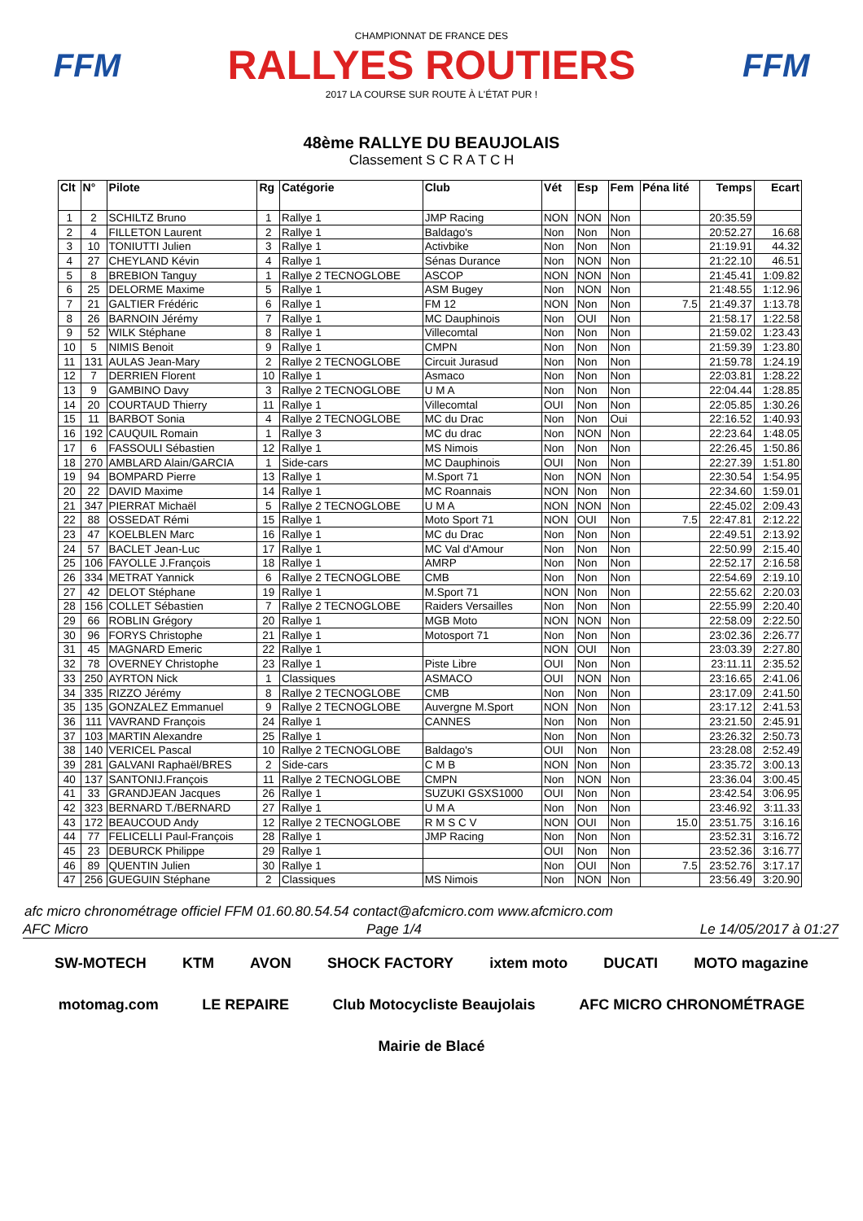FFM
CHAMPIONNAT DE FRANCE DES
RALLYES ROUTIERS
2017 LA COURSE SUR ROUTE À L'ÉTAT PUR !
FFM
48ème RALLYE DU BEAUJOLAIS
Classement S C R A T C H
| Clt | N° | Pilote | Rg | Catégorie | Club | Vét | Esp | Fem | Péna lité | Temps | Ecart |
| --- | --- | --- | --- | --- | --- | --- | --- | --- | --- | --- | --- |
| 1 | 2 | SCHILTZ Bruno | 1 | Rallye 1 | JMP Racing | NON | NON | Non | | 20:35.59 | |
| 2 | 4 | FILLETON Laurent | 2 | Rallye 1 | Baldago's | Non | Non | Non | | 20:52.27 | 16.68 |
| 3 | 10 | TONIUTTI Julien | 3 | Rallye 1 | Activbike | Non | Non | Non | | 21:19.91 | 44.32 |
| 4 | 27 | CHEYLAND Kévin | 4 | Rallye 1 | Sénas Durance | Non | NON | Non | | 21:22.10 | 46.51 |
| 5 | 8 | BREBION Tanguy | 1 | Rallye 2 TECNOGLOBE | ASCOP | NON | NON | Non | | 21:45.41 | 1:09.82 |
| 6 | 25 | DELORME Maxime | 5 | Rallye 1 | ASM Bugey | Non | NON | Non | | 21:48.55 | 1:12.96 |
| 7 | 21 | GALTIER Frédéric | 6 | Rallye 1 | FM 12 | NON | Non | Non | 7.5 | 21:49.37 | 1:13.78 |
| 8 | 26 | BARNOIN Jérémy | 7 | Rallye 1 | MC Dauphinois | Non | OUI | Non | | 21:58.17 | 1:22.58 |
| 9 | 52 | WILK Stéphane | 8 | Rallye 1 | Villecomtal | Non | Non | Non | | 21:59.02 | 1:23.43 |
| 10 | 5 | NIMIS Benoit | 9 | Rallye 1 | CMPN | Non | Non | Non | | 21:59.39 | 1:23.80 |
| 11 | 131 | AULAS Jean-Mary | 2 | Rallye 2 TECNOGLOBE | Circuit Jurasud | Non | Non | Non | | 21:59.78 | 1:24.19 |
| 12 | 7 | DERRIEN Florent | 10 | Rallye 1 | Asmaco | Non | Non | Non | | 22:03.81 | 1:28.22 |
| 13 | 9 | GAMBINO Davy | 3 | Rallye 2 TECNOGLOBE | U M A | Non | Non | Non | | 22:04.44 | 1:28.85 |
| 14 | 20 | COURTAUD Thierry | 11 | Rallye 1 | Villecomtal | OUI | Non | Non | | 22:05.85 | 1:30.26 |
| 15 | 11 | BARBOT Sonia | 4 | Rallye 2 TECNOGLOBE | MC du Drac | Non | Non | Oui | | 22:16.52 | 1:40.93 |
| 16 | 192 | CAUQUIL Romain | 1 | Rallye 3 | MC du drac | Non | NON | Non | | 22:23.64 | 1:48.05 |
| 17 | 6 | FASSOULI Sébastien | 12 | Rallye 1 | MS Nimois | Non | Non | Non | | 22:26.45 | 1:50.86 |
| 18 | 270 | AMBLARD Alain/GARCIA | 1 | Side-cars | MC Dauphinois | OUI | Non | Non | | 22:27.39 | 1:51.80 |
| 19 | 94 | BOMPARD Pierre | 13 | Rallye 1 | M.Sport 71 | Non | NON | Non | | 22:30.54 | 1:54.95 |
| 20 | 22 | DAVID Maxime | 14 | Rallye 1 | MC Roannais | NON | Non | Non | | 22:34.60 | 1:59.01 |
| 21 | 347 | PIERRAT Michaël | 5 | Rallye 2 TECNOGLOBE | U M A | NON | NON | Non | | 22:45.02 | 2:09.43 |
| 22 | 88 | OSSEDAT Rémi | 15 | Rallye 1 | Moto Sport 71 | NON | OUI | Non | 7.5 | 22:47.81 | 2:12.22 |
| 23 | 47 | KOELBLEN Marc | 16 | Rallye 1 | MC du Drac | Non | Non | Non | | 22:49.51 | 2:13.92 |
| 24 | 57 | BACLET Jean-Luc | 17 | Rallye 1 | MC Val d'Amour | Non | Non | Non | | 22:50.99 | 2:15.40 |
| 25 | 106 | FAYOLLE J.François | 18 | Rallye 1 | AMRP | Non | Non | Non | | 22:52.17 | 2:16.58 |
| 26 | 334 | METRAT Yannick | 6 | Rallye 2 TECNOGLOBE | CMB | Non | Non | Non | | 22:54.69 | 2:19.10 |
| 27 | 42 | DELOT Stéphane | 19 | Rallye 1 | M.Sport 71 | NON | Non | Non | | 22:55.62 | 2:20.03 |
| 28 | 156 | COLLET Sébastien | 7 | Rallye 2 TECNOGLOBE | Raiders Versailles | Non | Non | Non | | 22:55.99 | 2:20.40 |
| 29 | 66 | ROBLIN Grégory | 20 | Rallye 1 | MGB Moto | NON | NON | Non | | 22:58.09 | 2:22.50 |
| 30 | 96 | FORYS Christophe | 21 | Rallye 1 | Motosport 71 | Non | Non | Non | | 23:02.36 | 2:26.77 |
| 31 | 45 | MAGNARD Emeric | 22 | Rallye 1 | | NON | OUI | Non | | 23:03.39 | 2:27.80 |
| 32 | 78 | OVERNEY Christophe | 23 | Rallye 1 | Piste Libre | OUI | Non | Non | | 23:11.11 | 2:35.52 |
| 33 | 250 | AYRTON Nick | 1 | Classiques | ASMACO | OUI | NON | Non | | 23:16.65 | 2:41.06 |
| 34 | 335 | RIZZO Jérémy | 8 | Rallye 2 TECNOGLOBE | CMB | Non | Non | Non | | 23:17.09 | 2:41.50 |
| 35 | 135 | GONZALEZ Emmanuel | 9 | Rallye 2 TECNOGLOBE | Auvergne M.Sport | NON | Non | Non | | 23:17.12 | 2:41.53 |
| 36 | 111 | VAVRAND François | 24 | Rallye 1 | CANNES | Non | Non | Non | | 23:21.50 | 2:45.91 |
| 37 | 103 | MARTIN Alexandre | 25 | Rallye 1 | | Non | Non | Non | | 23:26.32 | 2:50.73 |
| 38 | 140 | VERICEL Pascal | 10 | Rallye 2 TECNOGLOBE | Baldago's | OUI | Non | Non | | 23:28.08 | 2:52.49 |
| 39 | 281 | GALVANI Raphaël/BRES | 2 | Side-cars | C M B | NON | Non | Non | | 23:35.72 | 3:00.13 |
| 40 | 137 | SANTONIJ.François | 11 | Rallye 2 TECNOGLOBE | CMPN | Non | NON | Non | | 23:36.04 | 3:00.45 |
| 41 | 33 | GRANDJEAN Jacques | 26 | Rallye 1 | SUZUKI GSXS1000 | OUI | Non | Non | | 23:42.54 | 3:06.95 |
| 42 | 323 | BERNARD T./BERNARD | 27 | Rallye 1 | U M A | Non | Non | Non | | 23:46.92 | 3:11.33 |
| 43 | 172 | BEAUCOUD Andy | 12 | Rallye 2 TECNOGLOBE | R M S C V | NON | OUI | Non | 15.0 | 23:51.75 | 3:16.16 |
| 44 | 77 | FELICELLI Paul-François | 28 | Rallye 1 | JMP Racing | Non | Non | Non | | 23:52.31 | 3:16.72 |
| 45 | 23 | DEBURCK Philippe | 29 | Rallye 1 | | OUI | Non | Non | | 23:52.36 | 3:16.77 |
| 46 | 89 | QUENTIN Julien | 30 | Rallye 1 | | Non | OUI | Non | 7.5 | 23:52.76 | 3:17.17 |
| 47 | 256 | GUEGUIN Stéphane | 2 | Classiques | MS Nimois | Non | NON | Non | | 23:56.49 | 3:20.90 |
afc micro chronométrage officiel FFM 01.60.80.54.54 contact@afcmicro.com www.afcmicro.com
AFC Micro Page 1/4 Le 14/05/2017 à 01:27
SW-MOTECH KTM AVON SHOCK FACTORY ixtem moto DUCATI MOTO magazine motomag.com LE REPAIRE Club Motocycliste Beaujolais AFC MICRO CHRONOMÉTRAGE Mairie de Blacé